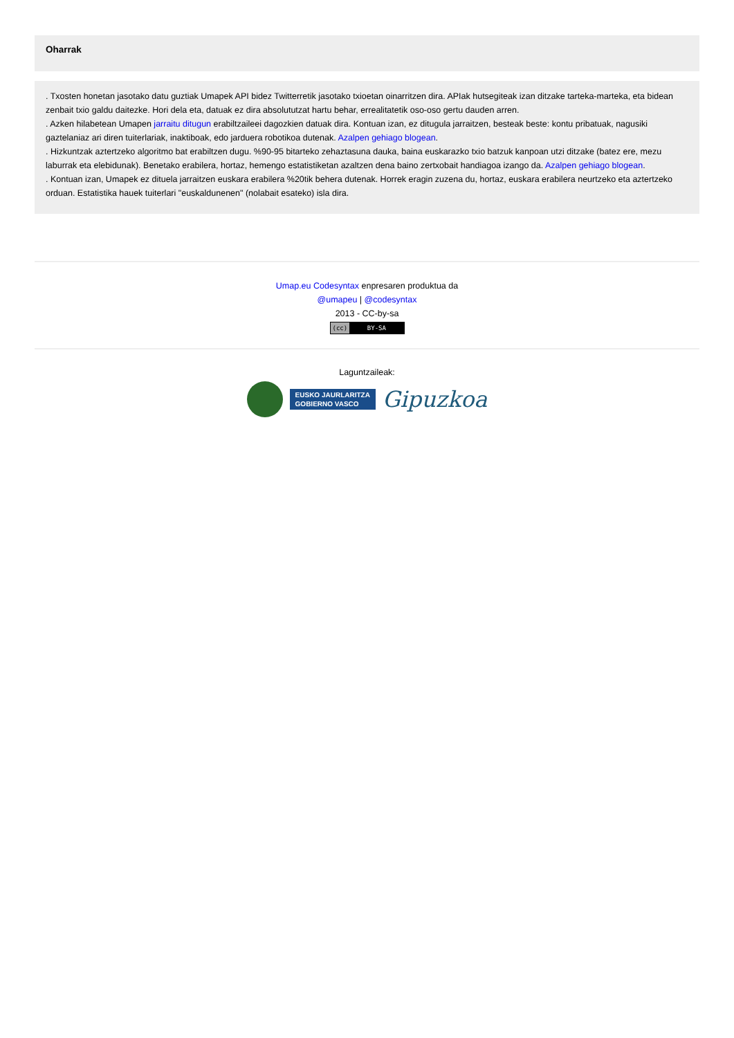Oharrak
. Txosten honetan jasotako datu guztiak Umapek API bidez Twitterretik jasotako txioetan oinarritzen dira. APIak hutsegiteak izan ditzake tarteka-marteka, eta bidean zenbait txio galdu daitezke. Hori dela eta, datuak ez dira absolututzat hartu behar, errealitatetik oso-oso gertu dauden arren.
. Azken hilabetean Umapen jarraitu ditugun erabiltzaileei dagozkien datuak dira. Kontuan izan, ez ditugula jarraitzen, besteak beste: kontu pribatuak, nagusiki gaztelaniaz ari diren tuiterlariak, inaktiboak, edo jarduera robotikoa dutenak. Azalpen gehiago blogean.
. Hizkuntzak aztertzeko algoritmo bat erabiltzen dugu. %90-95 bitarteko zehaztasuna dauka, baina euskarazko txio batzuk kanpoan utzi ditzake (batez ere, mezu laburrak eta elebidunak). Benetako erabilera, hortaz, hemengo estatistiketan azaltzen dena baino zertxobait handiagoa izango da. Azalpen gehiago blogean.
. Kontuan izan, Umapek ez dituela jarraitzen euskara erabilera %20tik behera dutenak. Horrek eragin zuzena du, hortaz, euskara erabilera neurtzeko eta aztertzeko orduan. Estatistika hauek tuiterlari "euskaldunenen" (nolabait esateko) isla dira.
Umap.eu Codesyntax enpresaren produktua da
@umapeu | @codesyntax
2013 - CC-by-sa
(cc) BY-SA
Laguntzaileak:
EUSKO JAURLARITZA
GOBIERNO VASCO
Gipuzkoa